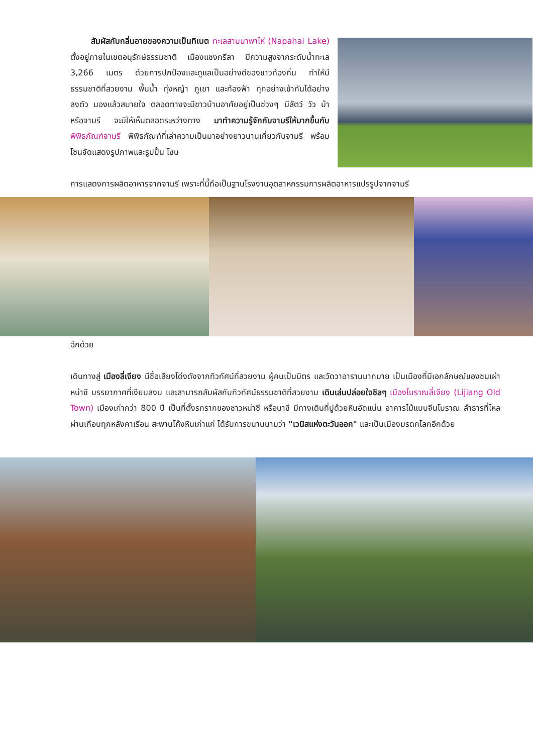สัมผัสกับกลิ่นอายของความเป็นทิเบต ทะเลสาบนาพาไห่ (Napahai Lake) ตั้งอยู่ภายในเขตอนุรักษ์ธรรมชาติ เมืองแชงกรีลา มีความสูงจากระดับน้ำทะเล 3,266 เมตร ด้วยการปกป้องและดูแลเป็นอย่างดีของชาวท้องถิ่น ทำให้มีธรรมชาติที่สวยงาม พื้นน้ำ ทุ่งหญ้า ภูเขา และท้องฟ้า ทุกอย่างเข้ากันได้อย่างลงตัว มองแล้วสบายใจ ตลอดทางจะมีชาวบ้านอาศัยอยู่เป็นช่วงๆ มีสัตว์ วัว ม้า หรือจามรี จะมีให้เห็นตลอดระหว่างทาง มาทำความรู้จักกับจามรีให้มากขึ้นกับ พิพิธภัณฑ์จามรี พิพิธภัณฑ์ที่เล่าความเป็นมาอย่างยาวนานเกี่ยวกับจามรี พร้อมโซนจัดแสดงรูปภาพและรูปปั้น โซน
การแสดงการผลิตอาหารจากจามรี เพราะที่นี้ถือเป็นฐานโรงงานอุตสาหกรรมการผลิตอาหารแปรรูปจากจามรี
อีกด้วย
เดินทางสู่ เมืองลี่เจียง มีชื่อเสียงโด่งดังจากทิวทัศน์ที่สวยงาม ผู้คนเป็นมิตร และวัดวาอารามมากมาย เป็นเมืองที่มีเอกลักษณ์ของชนเผ่าหน่าซี บรรยากาศที่เงียบสงบ และสามารถสัมผัสกับทิวทัศน์ธรรมชาติที่สวยงาม เดินเล่นปล่อยใจชิลๆ เมืองโบราณลี่เจียง (Lijiang Old Town) เมืองเก่ากว่า 800 ปี เป็นที่ตั้งรกรากของชาวหน่าซี หรือนาซี มีทางเดินที่ปูด้วยหินอัดแน่น อาคารไม้แบบจีนโบราณ ลำธารที่ไหลผ่านเกือบทุกหลังคาเรือน สะพานโค้งหินเก่าแก่ ได้รับการขนานนามว่า "เวนิสแห่งตะวันออก" และเป็นเมืองมรดกโลกอีกด้วย